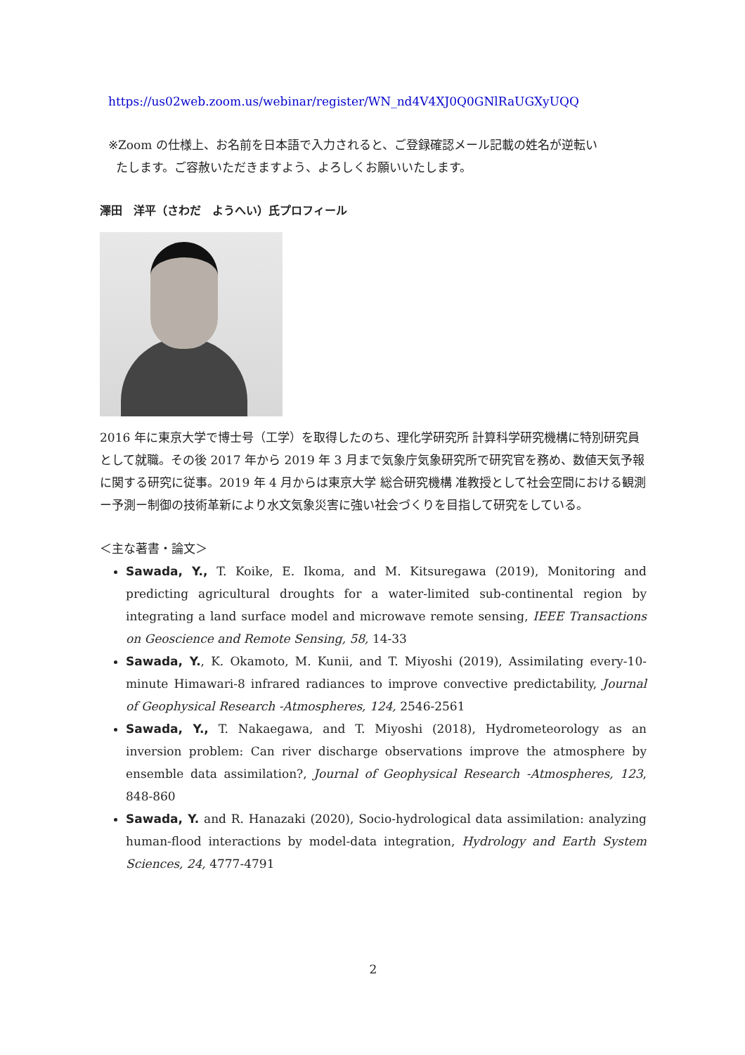https://us02web.zoom.us/webinar/register/WN_nd4V4XJ0Q0GNlRaUGXyUQQ
※Zoom の仕様上、お名前を日本語で入力されると、ご登録確認メール記載の姓名が逆転い
たします。ご容赦いただきますよう、よろしくお願いいたします。
澤田　洋平（さわだ　ようへい）氏プロフィール
2016 年に東京大学で博士号（工学）を取得したのち、理化学研究所 計算科学研究機構に特別研究員として就職。その後 2017 年から 2019 年 3 月まで気象庁気象研究所で研究官を務め、数値天気予報に関する研究に従事。2019 年 4 月からは東京大学 総合研究機構 准教授として社会空間における観測ー予測ー制御の技術革新により水文気象災害に強い社会づくりを目指して研究をしている。
＜主な著書・論文＞
Sawada, Y., T. Koike, E. Ikoma, and M. Kitsuregawa (2019), Monitoring and predicting agricultural droughts for a water-limited sub-continental region by integrating a land surface model and microwave remote sensing, IEEE Transactions on Geoscience and Remote Sensing, 58, 14-33
Sawada, Y., K. Okamoto, M. Kunii, and T. Miyoshi (2019), Assimilating every-10-minute Himawari-8 infrared radiances to improve convective predictability, Journal of Geophysical Research -Atmospheres, 124, 2546-2561
Sawada, Y., T. Nakaegawa, and T. Miyoshi (2018), Hydrometeorology as an inversion problem: Can river discharge observations improve the atmosphere by ensemble data assimilation?, Journal of Geophysical Research -Atmospheres, 123, 848-860
Sawada, Y. and R. Hanazaki (2020), Socio-hydrological data assimilation: analyzing human-flood interactions by model-data integration, Hydrology and Earth System Sciences, 24, 4777-4791
2